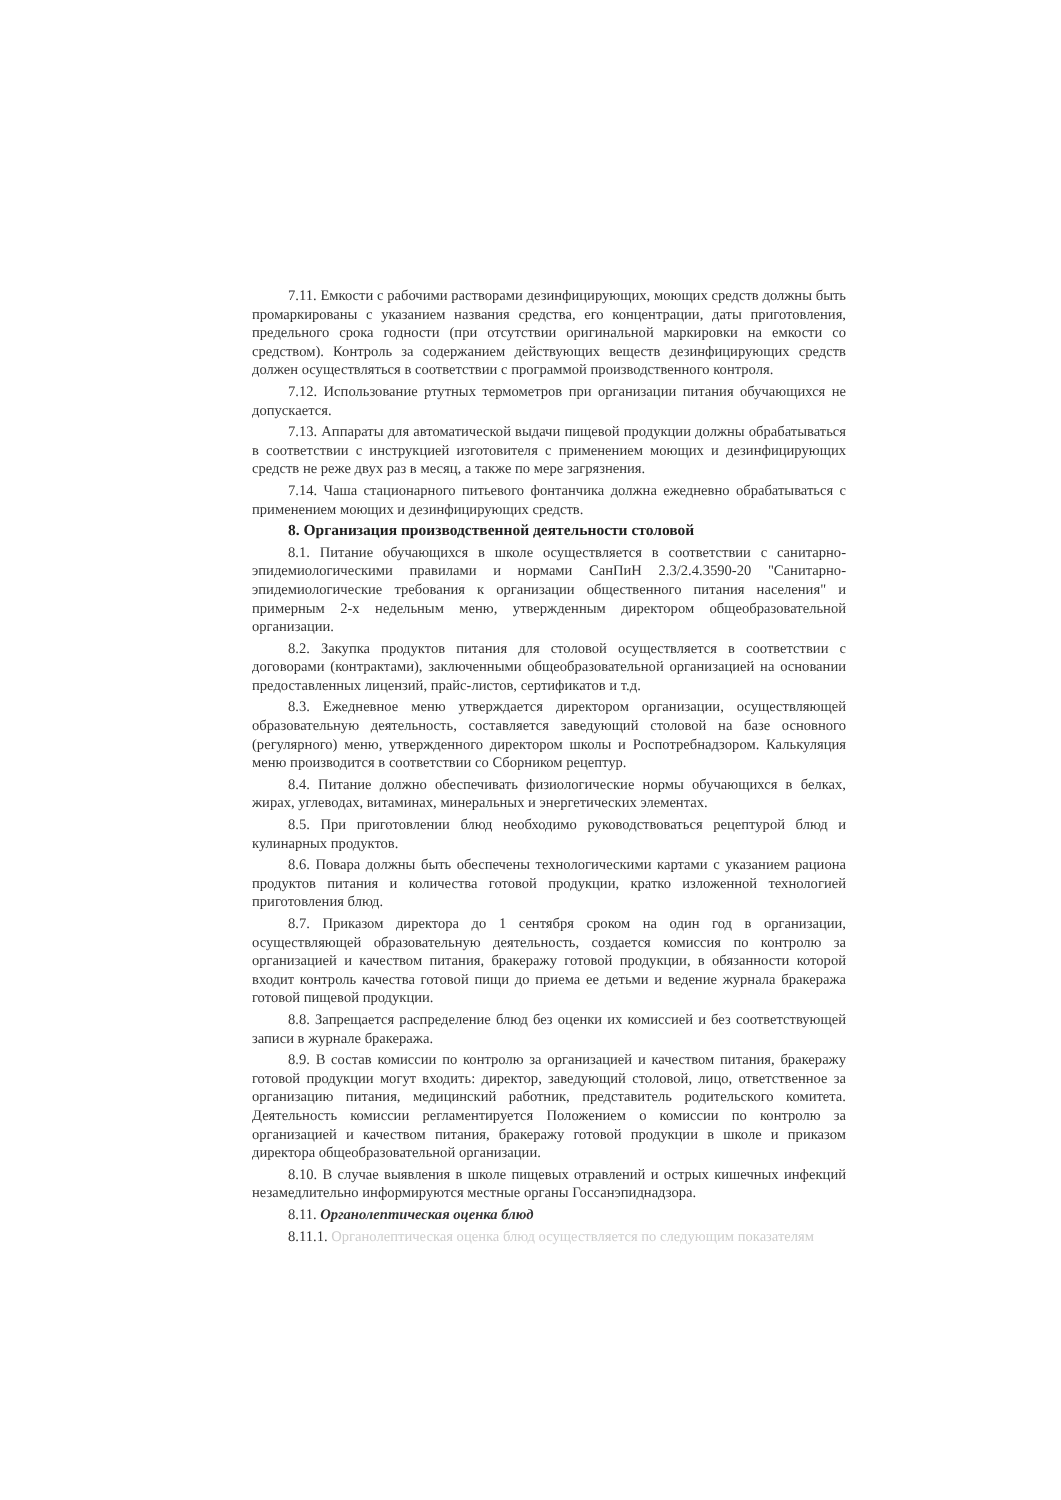7.11. Емкости с рабочими растворами дезинфицирующих, моющих средств должны быть промаркированы с указанием названия средства, его концентрации, даты приготовления, предельного срока годности (при отсутствии оригинальной маркировки на емкости со средством). Контроль за содержанием действующих веществ дезинфицирующих средств должен осуществляться в соответствии с программой производственного контроля.
7.12. Использование ртутных термометров при организации питания обучающихся не допускается.
7.13. Аппараты для автоматической выдачи пищевой продукции должны обрабатываться в соответствии с инструкцией изготовителя с применением моющих и дезинфицирующих средств не реже двух раз в месяц, а также по мере загрязнения.
7.14. Чаша стационарного питьевого фонтанчика должна ежедневно обрабатываться с применением моющих и дезинфицирующих средств.
8. Организация производственной деятельности столовой
8.1. Питание обучающихся в школе осуществляется в соответствии с санитарно-эпидемиологическими правилами и нормами СанПиН 2.3/2.4.3590-20 "Санитарно-эпидемиологические требования к организации общественного питания населения" и примерным 2-х недельным меню, утвержденным директором общеобразовательной организации.
8.2. Закупка продуктов питания для столовой осуществляется в соответствии с договорами (контрактами), заключенными общеобразовательной организацией на основании предоставленных лицензий, прайс-листов, сертификатов и т.д.
8.3. Ежедневное меню утверждается директором организации, осуществляющей образовательную деятельность, составляется заведующий столовой на базе основного (регулярного) меню, утвержденного директором школы и Роспотребнадзором. Калькуляция меню производится в соответствии со Сборником рецептур.
8.4. Питание должно обеспечивать физиологические нормы обучающихся в белках, жирах, углеводах, витаминах, минеральных и энергетических элементах.
8.5. При приготовлении блюд необходимо руководствоваться рецептурой блюд и кулинарных продуктов.
8.6. Повара должны быть обеспечены технологическими картами с указанием рациона продуктов питания и количества готовой продукции, кратко изложенной технологией приготовления блюд.
8.7. Приказом директора до 1 сентября сроком на один год в организации, осуществляющей образовательную деятельность, создается комиссия по контролю за организацией и качеством питания, бракеражу готовой продукции, в обязанности которой входит контроль качества готовой пищи до приема ее детьми и ведение журнала бракеража готовой пищевой продукции.
8.8. Запрещается распределение блюд без оценки их комиссией и без соответствующей записи в журнале бракеража.
8.9. В состав комиссии по контролю за организацией и качеством питания, бракеражу готовой продукции могут входить: директор, заведующий столовой, лицо, ответственное за организацию питания, медицинский работник, представитель родительского комитета. Деятельность комиссии регламентируется Положением о комиссии по контролю за организацией и качеством питания, бракеражу готовой продукции в школе и приказом директора общеобразовательной организации.
8.10. В случае выявления в школе пищевых отравлений и острых кишечных инфекций незамедлительно информируются местные органы Госсанэпиднадзора.
8.11. Органолептическая оценка блюд
8.11.1. Органолептическая оценка блюд осуществляется по следующим показателям